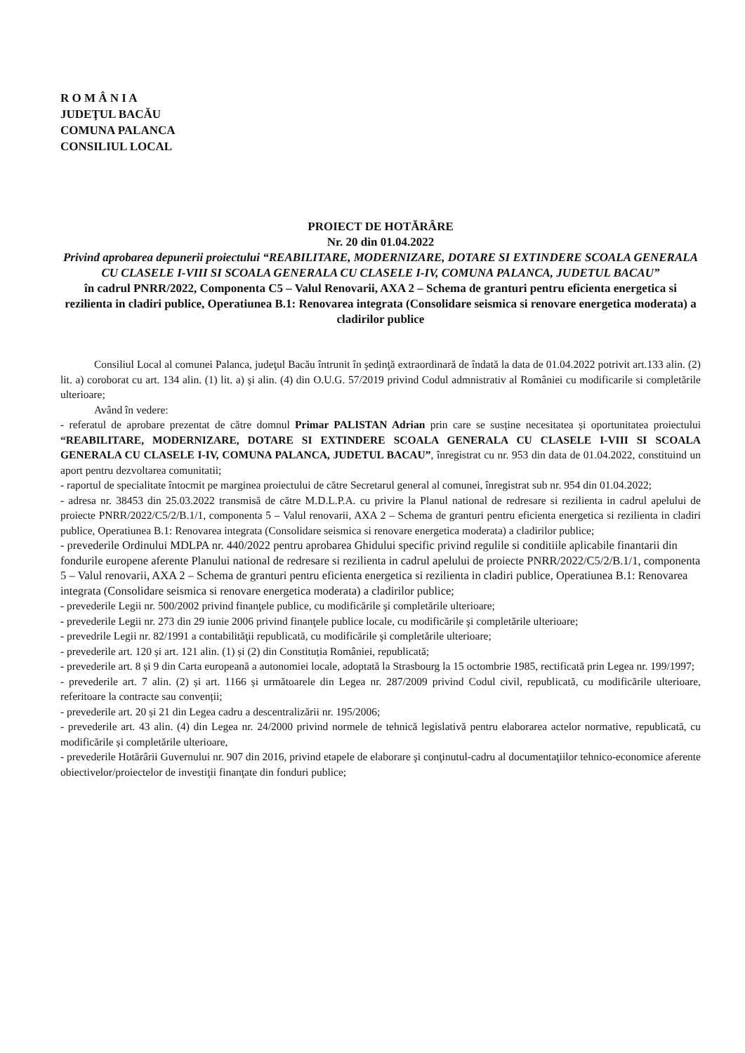R O M Â N I A
JUDEŢUL BACĂU
COMUNA PALANCA
CONSILIUL LOCAL
PROIECT DE HOTĂRÂRE
Nr. 20 din 01.04.2022
Privind aprobarea depunerii proiectului “REABILITARE, MODERNIZARE, DOTARE SI EXTINDERE SCOALA GENERALA CU CLASELE I-VIII SI SCOALA GENERALA CU CLASELE I-IV, COMUNA PALANCA, JUDETUL BACAU”
în cadrul PNRR/2022, Componenta C5 – Valul Renovarii, AXA 2 – Schema de granturi pentru eficienta energetica si rezilienta in cladiri publice, Operatiunea B.1: Renovarea integrata (Consolidare seismica si renovare energetica moderata) a cladirilor publice
Consiliul Local al comunei Palanca, judeţul Bacău întrunit în şedinţă extraordinară de îndată la data de 01.04.2022 potrivit art.133 alin. (2) lit. a) coroborat cu art. 134 alin. (1) lit. a) şi alin. (4) din O.U.G. 57/2019 privind Codul admnistrativ al României cu modificarile si completările ulterioare;
Având în vedere:
- referatul de aprobare prezentat de către domnul Primar PALISTAN Adrian prin care se susține necesitatea și oportunitatea proiectului “REABILITARE, MODERNIZARE, DOTARE SI EXTINDERE SCOALA GENERALA CU CLASELE I-VIII SI SCOALA GENERALA CU CLASELE I-IV, COMUNA PALANCA, JUDETUL BACAU”, înregistrat cu nr. 953 din data de 01.04.2022, constituind un aport pentru dezvoltarea comunitatii;
- raportul de specialitate întocmit pe marginea proiectului de către Secretarul general al comunei, înregistrat sub nr. 954 din 01.04.2022;
- adresa nr. 38453 din 25.03.2022 transmisă de către M.D.L.P.A. cu privire la Planul national de redresare si rezilienta in cadrul apelului de proiecte PNRR/2022/C5/2/B.1/1, componenta 5 – Valul renovarii, AXA 2 – Schema de granturi pentru eficienta energetica si rezilienta in cladiri publice, Operatiunea B.1: Renovarea integrata (Consolidare seismica si renovare energetica moderata) a cladirilor publice;
- prevederile Ordinului MDLPA nr. 440/2022 pentru aprobarea Ghidului specific privind regulile si conditiile aplicabile finantarii din fondurile europene aferente Planului national de redresare si rezilienta in cadrul apelului de proiecte PNRR/2022/C5/2/B.1/1, componenta 5 – Valul renovarii, AXA 2 – Schema de granturi pentru eficienta energetica si rezilienta in cladiri publice, Operatiunea B.1: Renovarea integrata (Consolidare seismica si renovare energetica moderata) a cladirilor publice;
- prevederile Legii nr. 500/2002 privind finanţele publice, cu modificările şi completările ulterioare;
- prevederile Legii nr. 273 din 29 iunie 2006 privind finanţele publice locale, cu modificările şi completările ulterioare;
- prevedrile Legii nr. 82/1991 a contabilităţii republicată, cu modificările şi completările ulterioare;
- prevederile art. 120 și art. 121 alin. (1) și (2) din Constituția României, republicată;
- prevederile art. 8 și 9 din Carta europeană a autonomiei locale, adoptată la Strasbourg la 15 octombrie 1985, rectificată prin Legea nr. 199/1997;
- prevederile art. 7 alin. (2) și art. 1166 și următoarele din Legea nr. 287/2009 privind Codul civil, republicată, cu modificările ulterioare, referitoare la contracte sau convenții;
- prevederile art. 20 și 21 din Legea cadru a descentralizării nr. 195/2006;
- prevederile art. 43 alin. (4) din Legea nr. 24/2000 privind normele de tehnică legislativă pentru elaborarea actelor normative, republicată, cu modificările și completările ulterioare,
- prevederile Hotărârii Guvernului nr. 907 din 2016, privind etapele de elaborare şi conţinutul-cadru al documentaţiilor tehnico-economice aferente obiectivelor/proiectelor de investiţii finanţate din fonduri publice;